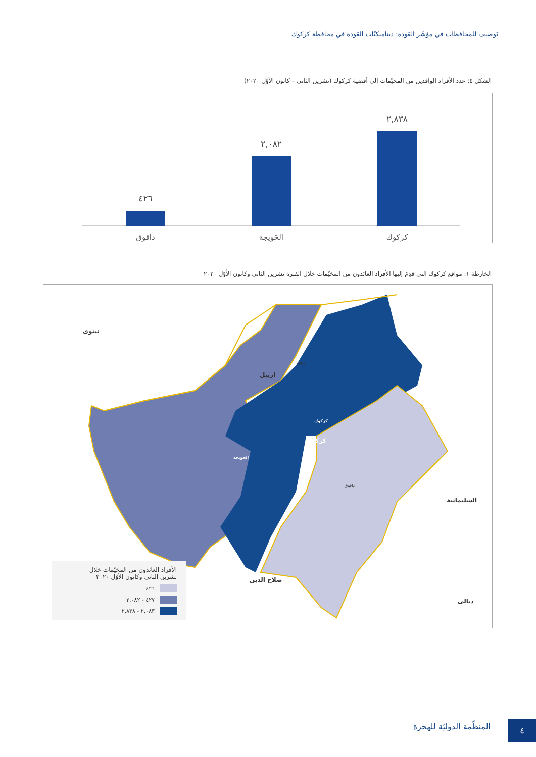تَوصيف للمحافظات في مؤشّر العَودة: ديناميكيّات العَودة في محافظة كركوك
الشكل ٤: عدد الأفراد الوافدين من المخيّمات إلى أقضية كركوك (تشرين الثاني – كانون الأوّل ٢٠٢٠)
٢,٨٣٨
٢,٠٨٢
٤٢٦
كركوك
الحَويجة
داقوق
الخارطة ١: مواقع كركوك التي قدِمَ إليها الأفراد العائدون من المخيّمات خلال الفترة تشرين الثاني وكانون الأوّل ٢٠٢٠
نينوى
اربيل
السليمانية
صلاح الدين
ديالى
دبس
كركوك
كركوك
الحويجة
داقوق
الأفراد العائدون من المخيّمات خلال
تشرين الثاني وكانون الأوّل ٢٠٢٠
٤٢٦
٤٢٧ - ٢,٠٨٢
٢,٠٨٣ - ٢,٨٣٨
المنظّمة الدوليّة للهجرة ٤